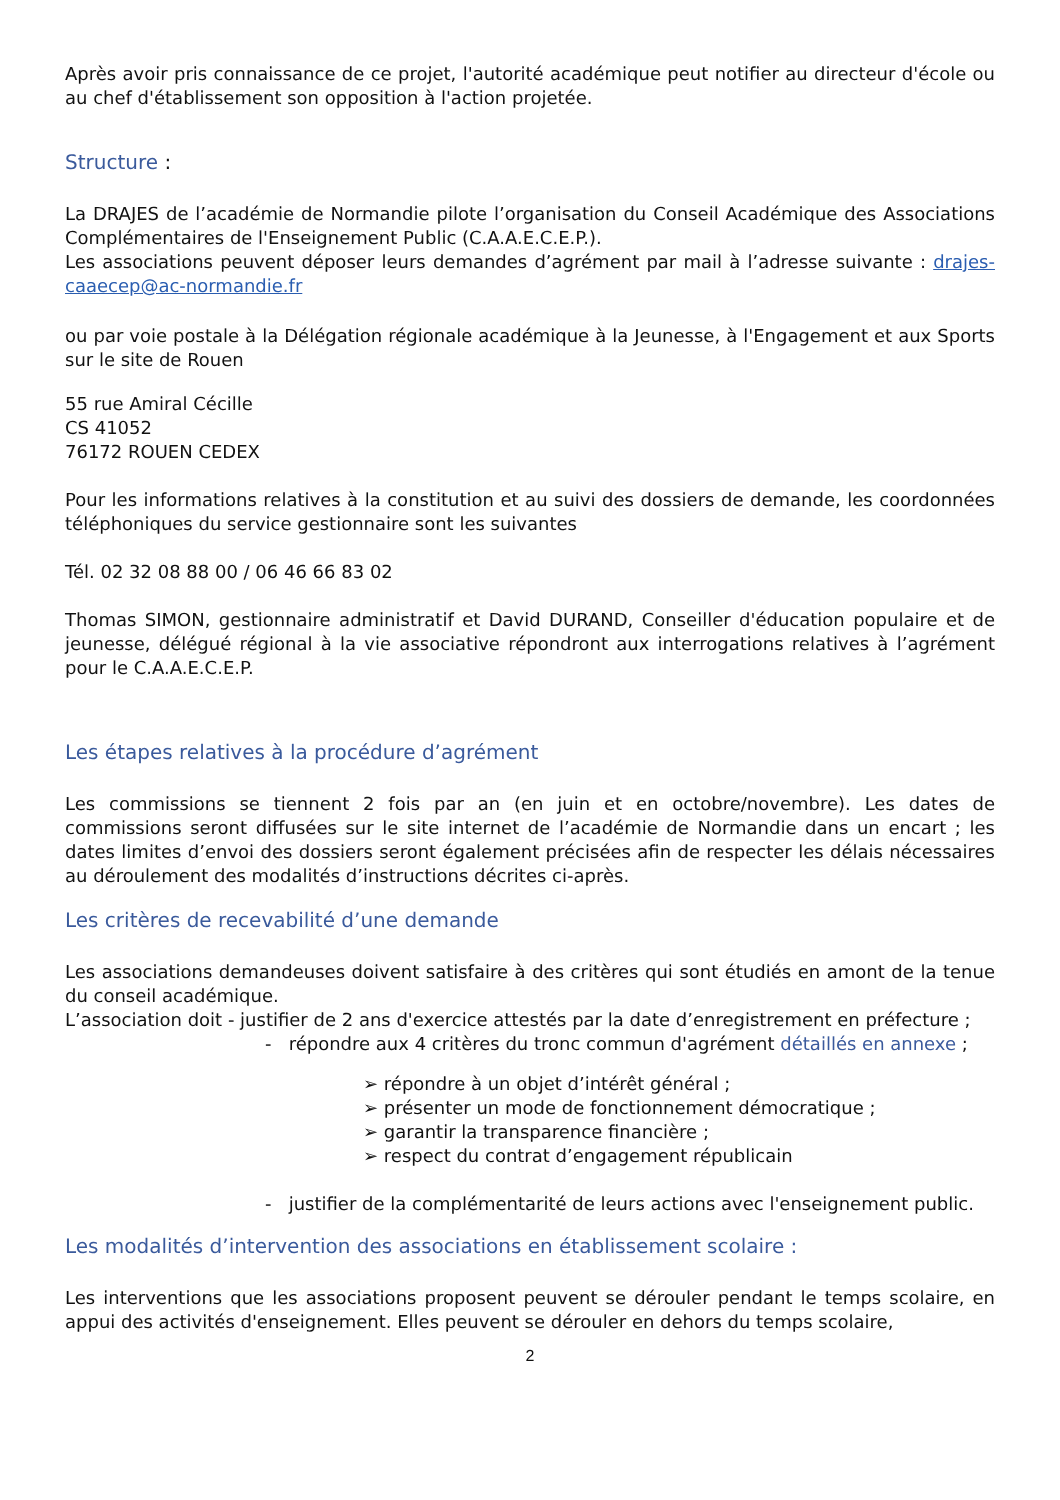Après avoir pris connaissance de ce projet, l'autorité académique peut notifier au directeur d'école ou au chef d'établissement son opposition à l'action projetée.
Structure :
La DRAJES de l’académie de Normandie pilote l’organisation du Conseil Académique des Associations Complémentaires de l'Enseignement Public (C.A.A.E.C.E.P.).
Les associations peuvent déposer leurs demandes d’agrément par mail à l’adresse suivante : drajes-caaecep@ac-normandie.fr
ou par voie postale à la Délégation régionale académique à la Jeunesse, à l'Engagement et aux Sports sur le site de Rouen
55 rue Amiral Cécille
CS 41052
76172 ROUEN CEDEX
Pour les informations relatives à la constitution et au suivi des dossiers de demande, les coordonnées téléphoniques du service gestionnaire sont les suivantes
Tél. 02 32 08 88 00 / 06 46 66 83 02
Thomas SIMON, gestionnaire administratif et David DURAND, Conseiller d'éducation populaire et de jeunesse, délégué régional à la vie associative répondront aux interrogations relatives à l’agrément pour le C.A.A.E.C.E.P.
Les étapes relatives à la procédure d’agrément
Les commissions se tiennent 2 fois par an (en juin et en octobre/novembre). Les dates de commissions seront diffusées sur le site internet de l’académie de Normandie dans un encart ; les dates limites d’envoi des dossiers seront également précisées afin de respecter les délais nécessaires au déroulement des modalités d’instructions décrites ci-après.
Les critères de recevabilité d’une demande
Les associations demandeuses doivent satisfaire à des critères qui sont étudiés en amont de la tenue du conseil académique.
L’association doit - justifier de 2 ans d'exercice attestés par la date d’enregistrement en préfecture ;
- répondre aux 4 critères du tronc commun d'agrément détaillés en annexe ;
➢ répondre à un objet d’intérêt général ;
➢ présenter un mode de fonctionnement démocratique ;
➢ garantir la transparence financière ;
➢ respect du contrat d’engagement républicain
- justifier de la complémentarité de leurs actions avec l'enseignement public.
Les modalités d’intervention des associations en établissement scolaire :
Les interventions que les associations proposent peuvent se dérouler pendant le temps scolaire, en appui des activités d'enseignement. Elles peuvent se dérouler en dehors du temps scolaire,
2